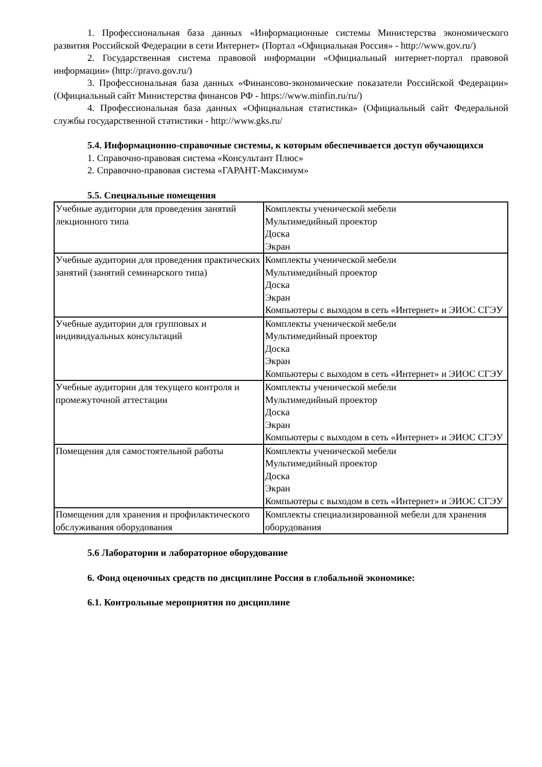1. Профессиональная база данных «Информационные системы Министерства экономического развития Российской Федерации в сети Интернет» (Портал «Официальная Россия» - http://www.gov.ru/)
2. Государственная система правовой информации «Официальный интернет-портал правовой информации» (http://pravo.gov.ru/)
3. Профессиональная база данных «Финансово-экономические показатели Российской Федерации» (Официальный сайт Министерства финансов РФ - https://www.minfin.ru/ru/)
4. Профессиональная база данных «Официальная статистика» (Официальный сайт Федеральной службы государственной статистики - http://www.gks.ru/
5.4. Информационно-справочные системы, к которым обеспечивается доступ обучающихся
1. Справочно-правовая система «Консультант Плюс»
2. Справочно-правовая система «ГАРАНТ-Максимум»
5.5. Специальные помещения
| Учебные аудитории для проведения занятий лекционного типа | Комплекты ученической мебели Мультимедийный проектор Доска Экран |
| Учебные аудитории для проведения практических занятий (занятий семинарского типа) | Комплекты ученической мебели Мультимедийный проектор Доска Экран Компьютеры с выходом в сеть «Интернет» и ЭИОС СГЭУ |
| Учебные аудитории для групповых и индивидуальных консультаций | Комплекты ученической мебели Мультимедийный проектор Доска Экран Компьютеры с выходом в сеть «Интернет» и ЭИОС СГЭУ |
| Учебные аудитории для текущего контроля и промежуточной аттестации | Комплекты ученической мебели Мультимедийный проектор Доска Экран Компьютеры с выходом в сеть «Интернет» и ЭИОС СГЭУ |
| Помещения для самостоятельной работы | Комплекты ученической мебели Мультимедийный проектор Доска Экран Компьютеры с выходом в сеть «Интернет» и ЭИОС СГЭУ |
| Помещения для хранения и профилактического обслуживания оборудования | Комплекты специализированной мебели для хранения оборудования |
5.6 Лаборатории и лабораторное оборудование
6. Фонд оценочных средств по дисциплине Россия в глобальной экономике:
6.1. Контрольные мероприятия по дисциплине